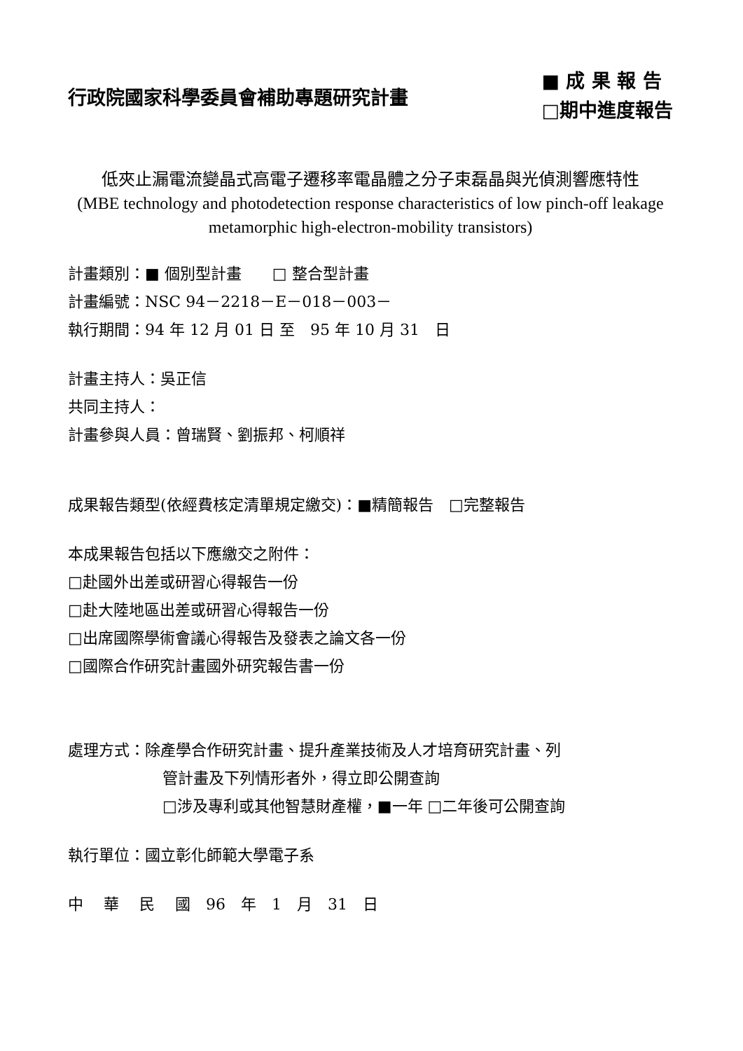行政院國家科學委員會補助專題研究計畫
■ 成 果 報 告
□期中進度報告
低夾止漏電流變晶式高電子遷移率電晶體之分子束磊晶與光偵測響應特性
(MBE technology and photodetection response characteristics of low pinch-off leakage metamorphic high-electron-mobility transistors)
計畫類別：■ 個別型計畫　　□ 整合型計畫
計畫編號：NSC 94－2218－E－018－003－
執行期間：94 年 12 月 01 日 至　95 年 10 月 31　日
計畫主持人：吳正信
共同主持人：
計畫參與人員：曾瑞賢、劉振邦、柯順祥
成果報告類型(依經費核定清單規定繳交)：■精簡報告　□完整報告
本成果報告包括以下應繳交之附件：
□赴國外出差或研習心得報告一份
□赴大陸地區出差或研習心得報告一份
□出席國際學術會議心得報告及發表之論文各一份
□國際合作研究計畫國外研究報告書一份
處理方式：除產學合作研究計畫、提升產業技術及人才培育研究計畫、列
管計畫及下列情形者外，得立即公開查詢
□涉及專利或其他智慧財產權，■一年 □二年後可公開查詢
執行單位：國立彰化師範大學電子系
中　 華　 民　 國　96　年　1　月　31　日